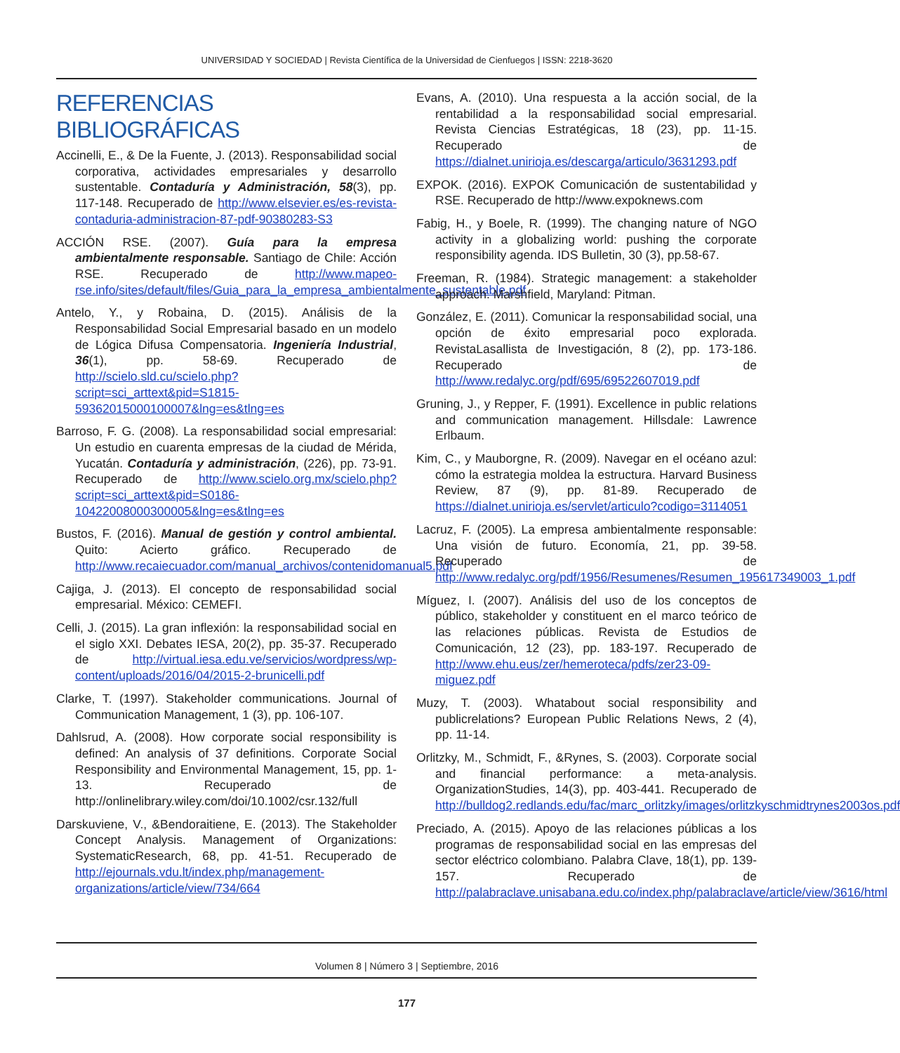UNIVERSIDAD Y SOCIEDAD | Revista Científica de la Universidad de Cienfuegos | ISSN: 2218-3620
REFERENCIAS BIBLIOGRÁFICAS
Accinelli, E., & De la Fuente, J. (2013). Responsabilidad social corporativa, actividades empresariales y desarrollo sustentable. Contaduría y Administración, 58(3), pp. 117-148. Recuperado de http://www.elsevier.es/es-revista-contaduria-administracion-87-pdf-90380283-S3
ACCIÓN RSE. (2007). Guía para la empresa ambientalmente responsable. Santiago de Chile: Acción RSE. Recuperado de http://www.mapeo-rse.info/sites/default/files/Guia_para_la_empresa_ambientalmente_sustentable.pdf
Antelo, Y., y Robaina, D. (2015). Análisis de la Responsabilidad Social Empresarial basado en un modelo de Lógica Difusa Compensatoria. Ingeniería Industrial, 36(1), pp. 58-69. Recuperado de http://scielo.sld.cu/scielo.php?script=sci_arttext&pid=S1815-59362015000100007&lng=es&tlng=es
Barroso, F. G. (2008). La responsabilidad social empresarial: Un estudio en cuarenta empresas de la ciudad de Mérida, Yucatán. Contaduría y administración, (226), pp. 73-91. Recuperado de http://www.scielo.org.mx/scielo.php?script=sci_arttext&pid=S0186-10422008000300005&lng=es&tlng=es
Bustos, F. (2016). Manual de gestión y control ambiental. Quito: Acierto gráfico. Recuperado de http://www.recaiecuador.com/manual_archivos/contenidomanual5.pdf
Cajiga, J. (2013). El concepto de responsabilidad social empresarial. México: CEMEFI.
Celli, J. (2015). La gran inflexión: la responsabilidad social en el siglo XXI. Debates IESA, 20(2), pp. 35-37. Recuperado de http://virtual.iesa.edu.ve/servicios/wordpress/wp-content/uploads/2016/04/2015-2-brunicelli.pdf
Clarke, T. (1997). Stakeholder communications. Journal of Communication Management, 1 (3), pp. 106-107.
Dahlsrud, A. (2008). How corporate social responsibility is defined: An analysis of 37 definitions. Corporate Social Responsibility and Environmental Management, 15, pp. 1-13. Recuperado de http://onlinelibrary.wiley.com/doi/10.1002/csr.132/full
Darskuviene, V., &Bendoraitiene, E. (2013). The Stakeholder Concept Analysis. Management of Organizations: SystematicResearch, 68, pp. 41-51. Recuperado de http://ejournals.vdu.lt/index.php/management-organizations/article/view/734/664
Evans, A. (2010). Una respuesta a la acción social, de la rentabilidad a la responsabilidad social empresarial. Revista Ciencias Estratégicas, 18 (23), pp. 11-15. Recuperado de https://dialnet.unirioja.es/descarga/articulo/3631293.pdf
EXPOK. (2016). EXPOK Comunicación de sustentabilidad y RSE. Recuperado de http://www.expoknews.com
Fabig, H., y Boele, R. (1999). The changing nature of NGO activity in a globalizing world: pushing the corporate responsibility agenda. IDS Bulletin, 30 (3), pp.58-67.
Freeman, R. (1984). Strategic management: a stakeholder approach. Marshfield, Maryland: Pitman.
González, E. (2011). Comunicar la responsabilidad social, una opción de éxito empresarial poco explorada. RevistaLasallista de Investigación, 8 (2), pp. 173-186. Recuperado de http://www.redalyc.org/pdf/695/69522607019.pdf
Gruning, J., y Repper, F. (1991). Excellence in public relations and communication management. Hillsdale: Lawrence Erlbaum.
Kim, C., y Mauborgne, R. (2009). Navegar en el océano azul: cómo la estrategia moldea la estructura. Harvard Business Review, 87 (9), pp. 81-89. Recuperado de https://dialnet.unirioja.es/servlet/articulo?codigo=3114051
Lacruz, F. (2005). La empresa ambientalmente responsable: Una visión de futuro. Economía, 21, pp. 39-58. Recuperado de http://www.redalyc.org/pdf/1956/Resumenes/Resumen_195617349003_1.pdf
Míguez, I. (2007). Análisis del uso de los conceptos de público, stakeholder y constituent en el marco teórico de las relaciones públicas. Revista de Estudios de Comunicación, 12 (23), pp. 183-197. Recuperado de http://www.ehu.eus/zer/hemeroteca/pdfs/zer23-09-miguez.pdf
Muzy, T. (2003). Whatabout social responsibility and publicrelations? European Public Relations News, 2 (4), pp. 11-14.
Orlitzky, M., Schmidt, F., &Rynes, S. (2003). Corporate social and financial performance: a meta-analysis. OrganizationStudies, 14(3), pp. 403-441. Recuperado de http://bulldog2.redlands.edu/fac/marc_orlitzky/images/orlitzkyschmidtrynes2003os.pdf
Preciado, A. (2015). Apoyo de las relaciones públicas a los programas de responsabilidad social en las empresas del sector eléctrico colombiano. Palabra Clave, 18(1), pp. 139-157. Recuperado de http://palabraclave.unisabana.edu.co/index.php/palabraclave/article/view/3616/html
Volumen 8 | Número 3 | Septiembre, 2016
177